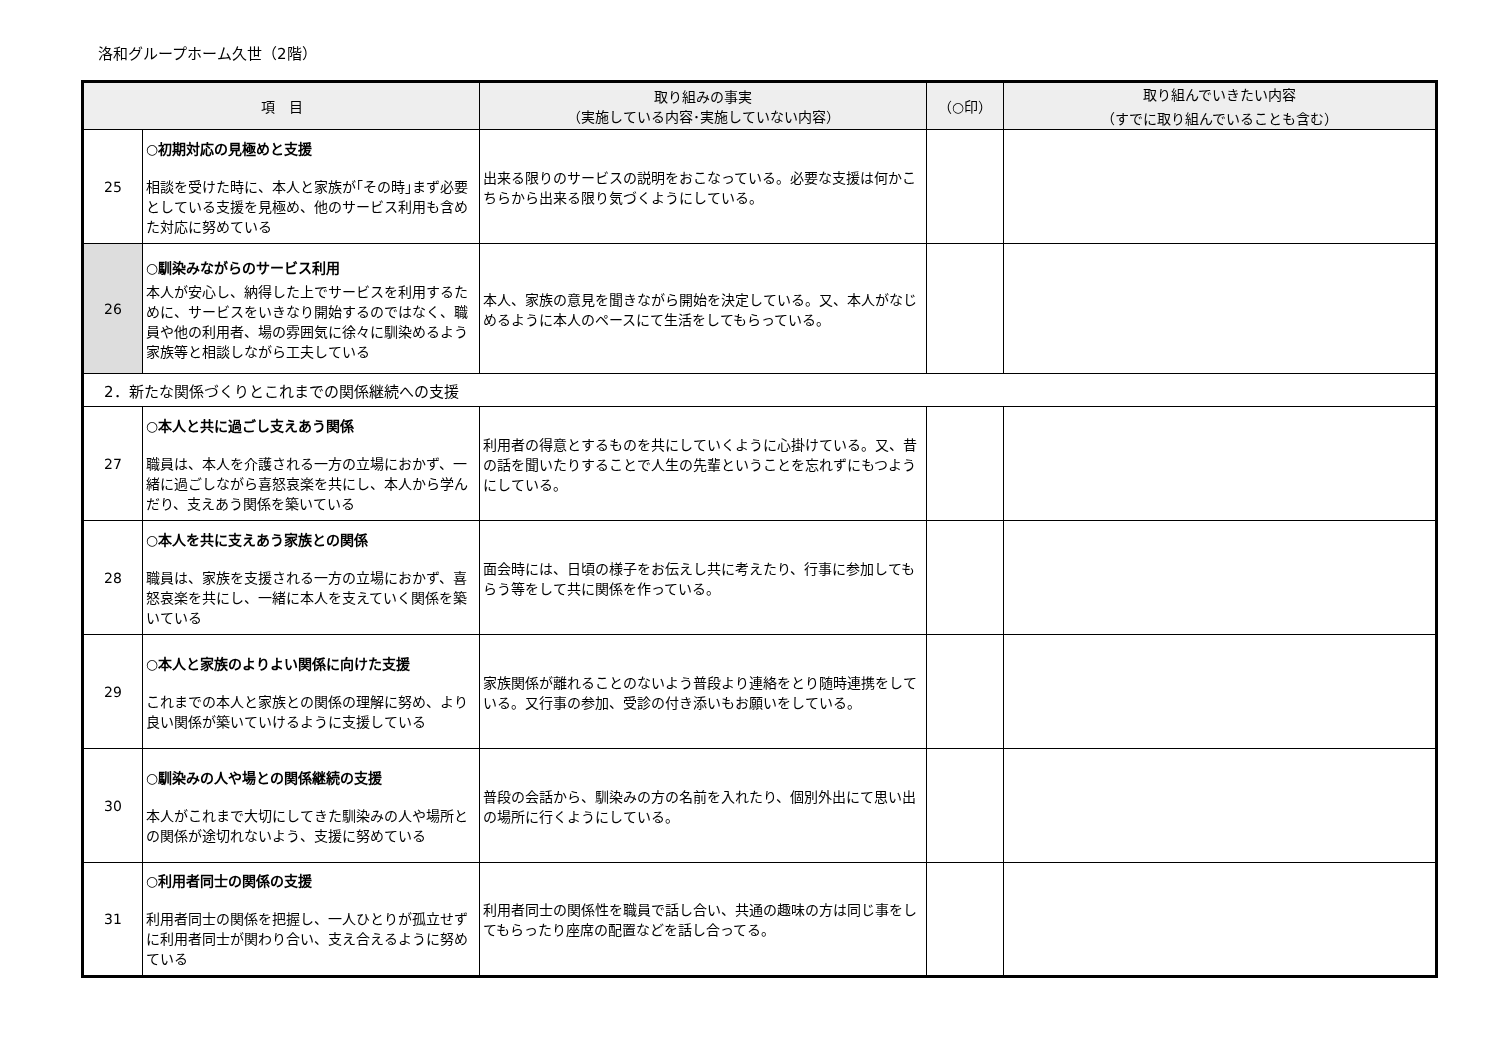洛和グループホーム久世（2階）
| 項 目 | | 取り組みの事実 （実施している内容･実施していない内容） | （○印） | 取り組んでいきたい内容 （すでに取り組んでいることも含む） |
| --- | --- | --- | --- | --- |
| 25 | ○初期対応の見極めと支援 相談を受けた時に、本人と家族が｢その時｣まず必要としている支援を見極め、他のサービス利用も含めた対応に努めている | 出来る限りのサービスの説明をおこなっている。必要な支援は何かこちらから出来る限り気づくようにしている。 | | |
| 26 | ○馴染みながらのサービス利用 本人が安心し、納得した上でサービスを利用するために、サービスをいきなり開始するのではなく、職員や他の利用者、場の雰囲気に徐々に馴染めるよう家族等と相談しながら工夫している | 本人、家族の意見を聞きながら開始を決定している。又、本人がなじめるように本人のペースにて生活をしてもらっている。 | | |
| 2．新たな関係づくりとこれまでの関係継続への支援 | | | | |
| 27 | ○本人と共に過ごし支えあう関係 職員は、本人を介護される一方の立場におかず、一緒に過ごしながら喜怒哀楽を共にし、本人から学んだり、支えあう関係を築いている | 利用者の得意とするものを共にしていくように心掛けている。又、昔の話を聞いたりすることで人生の先輩ということを忘れずにもつようにしている。 | | |
| 28 | ○本人を共に支えあう家族との関係 職員は、家族を支援される一方の立場におかず、喜怒哀楽を共にし、一緒に本人を支えていく関係を築いている | 面会時には、日頃の様子をお伝えし共に考えたり、行事に参加してもらう等をして共に関係を作っている。 | | |
| 29 | ○本人と家族のよりよい関係に向けた支援 これまでの本人と家族との関係の理解に努め、より良い関係が築いていけるように支援している | 家族関係が離れることのないよう普段より連絡をとり随時連携をしている。又行事の参加、受診の付き添いもお願いをしている。 | | |
| 30 | ○馴染みの人や場との関係継続の支援 本人がこれまで大切にしてきた馴染みの人や場所との関係が途切れないよう、支援に努めている | 普段の会話から、馴染みの方の名前を入れたり、個別外出にて思い出の場所に行くようにしている。 | | |
| 31 | ○利用者同士の関係の支援 利用者同士の関係を把握し、一人ひとりが孤立せずに利用者同士が関わり合い、支え合えるように努めている | 利用者同士の関係性を職員で話し合い、共通の趣味の方は同じ事をしてもらったり座席の配置などを話し合ってる。 | | |